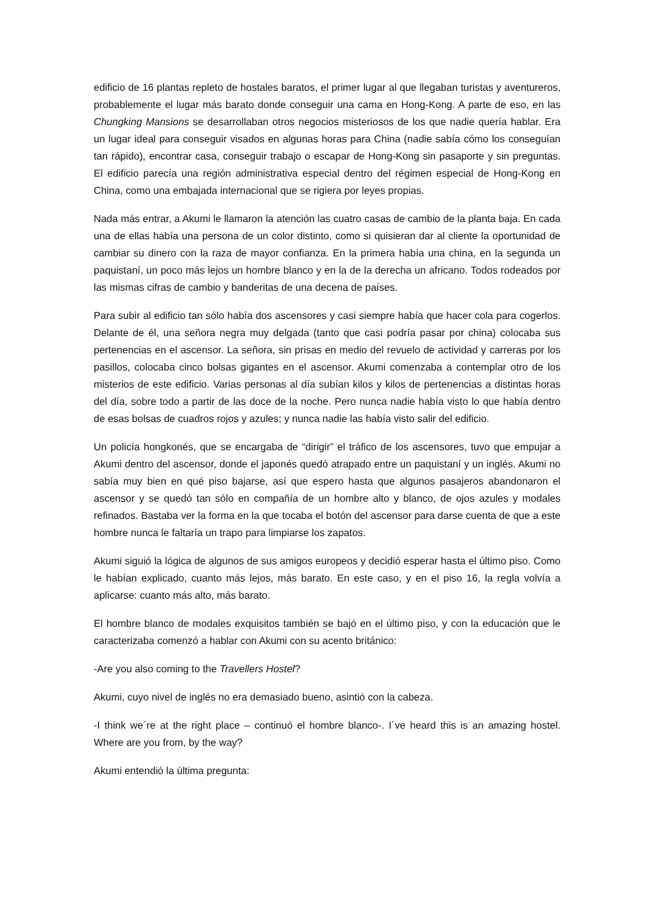edificio de 16 plantas repleto de hostales baratos, el primer lugar al que llegaban turistas y aventureros, probablemente el lugar más barato donde conseguir una cama en Hong-Kong. A parte de eso, en las Chungking Mansions se desarrollaban otros negocios misteriosos de los que nadie quería hablar. Era un lugar ideal para conseguir visados en algunas horas para China (nadie sabía cómo los conseguían tan rápido), encontrar casa, conseguir trabajo o escapar de Hong-Kong sin pasaporte y sin preguntas. El edificio parecía una región administrativa especial dentro del régimen especial de Hong-Kong en China, como una embajada internacional que se rigiera por leyes propias.
Nada más entrar, a Akumi le llamaron la atención las cuatro casas de cambio de la planta baja. En cada una de ellas había una persona de un color distinto, como si quisieran dar al cliente la oportunidad de cambiar su dinero con la raza de mayor confianza. En la primera había una china, en la segunda un paquistaní, un poco más lejos un hombre blanco y en la de la derecha un africano. Todos rodeados por las mismas cifras de cambio y banderitas de una decena de países.
Para subir al edificio tan sólo había dos ascensores y casi siempre había que hacer cola para cogerlos. Delante de él, una señora negra muy delgada (tanto que casi podría pasar por china) colocaba sus pertenencias en el ascensor. La señora, sin prisas en medio del revuelo de actividad y carreras por los pasillos, colocaba cinco bolsas gigantes en el ascensor. Akumi comenzaba a contemplar otro de los misterios de este edificio. Varias personas al día subían kilos y kilos de pertenencias a distintas horas del día, sobre todo a partir de las doce de la noche. Pero nunca nadie había visto lo que había dentro de esas bolsas de cuadros rojos y azules; y nunca nadie las había visto salir del edificio.
Un policía hongkonés, que se encargaba de “dirigir” el tráfico de los ascensores, tuvo que empujar a Akumi dentro del ascensor, donde el japonés quedó atrapado entre un paquistaní y un inglés. Akumi no sabía muy bien en qué piso bajarse, así que espero hasta que algunos pasajeros abandonaron el ascensor y se quedó tan sólo en compañía de un hombre alto y blanco, de ojos azules y modales refinados. Bastaba ver la forma en la que tocaba el botón del ascensor para darse cuenta de que a este hombre nunca le faltaría un trapo para limpiarse los zapatos.
Akumi siguió la lógica de algunos de sus amigos europeos y decidió esperar hasta el último piso. Como le habían explicado, cuanto más lejos, más barato. En este caso, y en el piso 16, la regla volvía a aplicarse: cuanto más alto, más barato.
El hombre blanco de modales exquisitos también se bajó en el último piso, y con la educación que le caracterizaba comenzó a hablar con Akumi con su acento británico:
-Are you also coming to the Travellers Hostel?
Akumi, cuyo nivel de inglés no era demasiado bueno, asintió con la cabeza.
-I think we´re at the right place – continuó el hombre blanco-. I´ve heard this is an amazing hostel. Where are you from, by the way?
Akumi entendió la última pregunta: